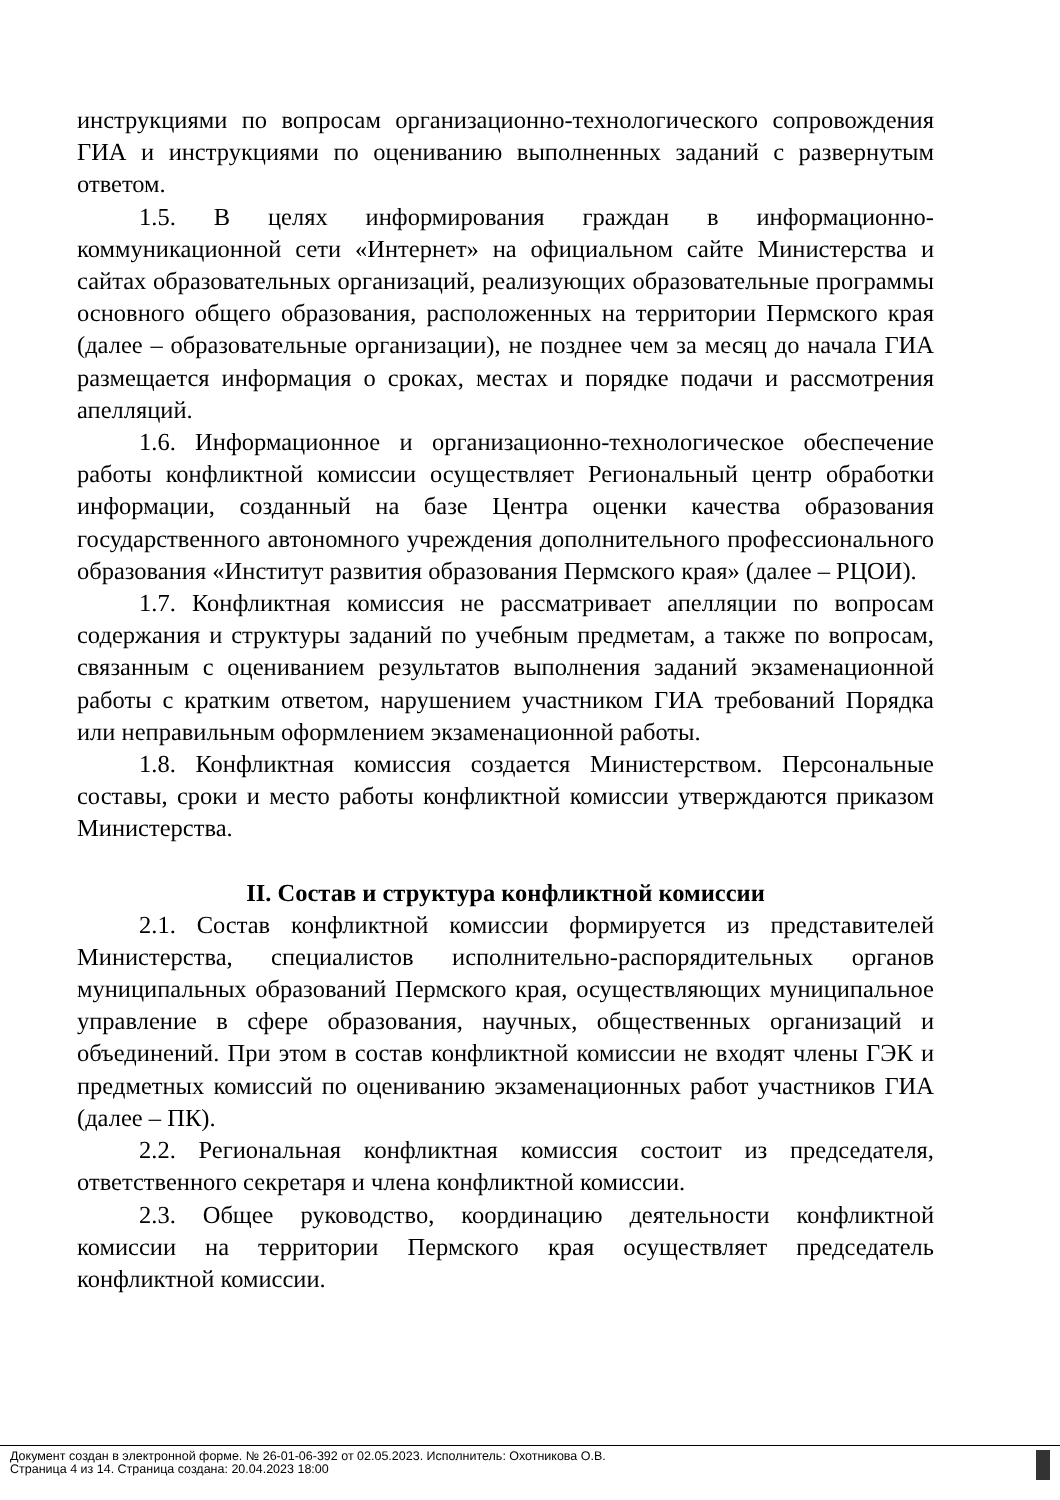инструкциями по вопросам организационно-технологического сопровождения ГИА и инструкциями по оцениванию выполненных заданий с развернутым ответом.
1.5. В целях информирования граждан в информационно-коммуникационной сети «Интернет» на официальном сайте Министерства и сайтах образовательных организаций, реализующих образовательные программы основного общего образования, расположенных на территории Пермского края (далее – образовательные организации), не позднее чем за месяц до начала ГИА размещается информация о сроках, местах и порядке подачи и рассмотрения апелляций.
1.6. Информационное и организационно-технологическое обеспечение работы конфликтной комиссии осуществляет Региональный центр обработки информации, созданный на базе Центра оценки качества образования государственного автономного учреждения дополнительного профессионального образования «Институт развития образования Пермского края» (далее – РЦОИ).
1.7. Конфликтная комиссия не рассматривает апелляции по вопросам содержания и структуры заданий по учебным предметам, а также по вопросам, связанным с оцениванием результатов выполнения заданий экзаменационной работы с кратким ответом, нарушением участником ГИА требований Порядка или неправильным оформлением экзаменационной работы.
1.8. Конфликтная комиссия создается Министерством. Персональные составы, сроки и место работы конфликтной комиссии утверждаются приказом Министерства.
II. Состав и структура конфликтной комиссии
2.1. Состав конфликтной комиссии формируется из представителей Министерства, специалистов исполнительно-распорядительных органов муниципальных образований Пермского края, осуществляющих муниципальное управление в сфере образования, научных, общественных организаций и объединений. При этом в состав конфликтной комиссии не входят члены ГЭК и предметных комиссий по оцениванию экзаменационных работ участников ГИА (далее – ПК).
2.2. Региональная конфликтная комиссия состоит из председателя, ответственного секретаря и члена конфликтной комиссии.
2.3. Общее руководство, координацию деятельности конфликтной комиссии на территории Пермского края осуществляет председатель конфликтной комиссии.
Документ создан в электронной форме. № 26-01-06-392 от 02.05.2023. Исполнитель: Охотникова О.В.
Страница 4 из 14. Страница создана: 20.04.2023 18:00